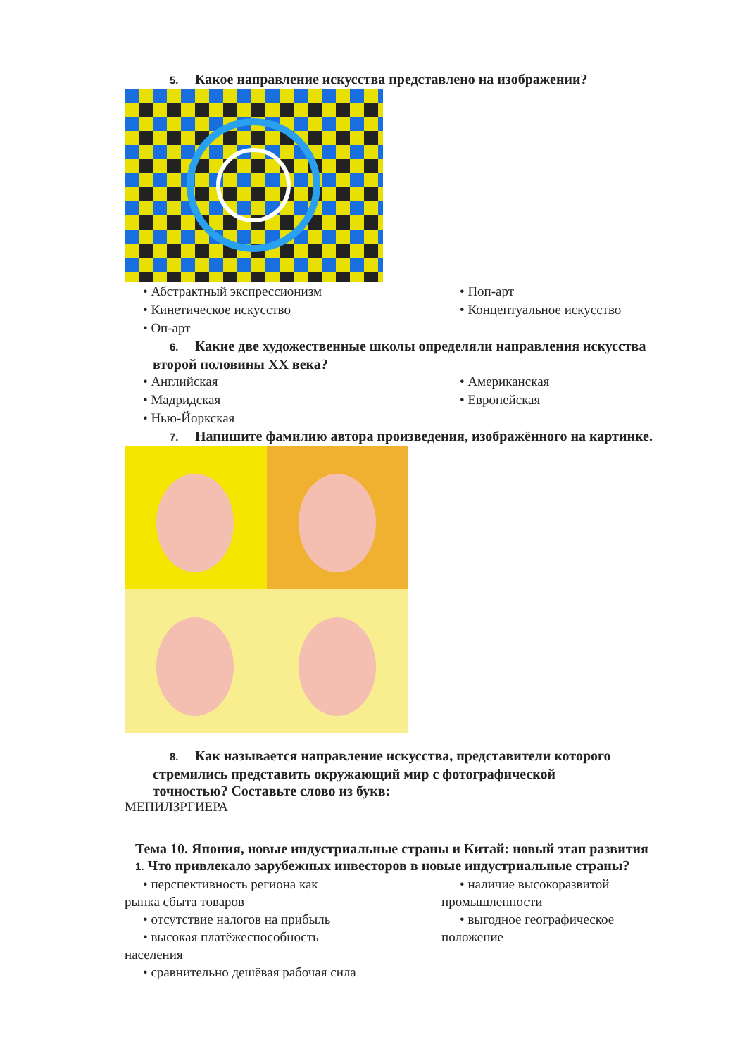5. Какое направление искусства представлено на изображении?
• Абстрактный экспрессионизм
• Поп-арт
• Кинетическое искусство
• Концептуальное искусство
• Оп-арт
6. Какие две художественные школы определяли направления искусства
второй половины XX века?
• Английская
• Американская
• Мадридская
• Европейская
• Нью-Йоркская
7. Напишите фамилию автора произведения, изображённого на картинке.
8. Как называется направление искусства, представители которого
стремились представить окружающий мир с фотографической
точностью? Составьте слово из букв:
МЕПИЛЗРГИЕРА
Тема 10. Япония, новые индустриальные страны и Китай: новый этап развития
1. Что привлекало зарубежных инвесторов в новые индустриальные страны?
• перспективность региона как
рынка сбыта товаров
• отсутствие налогов на прибыль
• высокая платёжеспособность
населения
• сравнительно дешёвая рабочая сила
• наличие высокоразвитой
промышленности
• выгодное географическое
положение